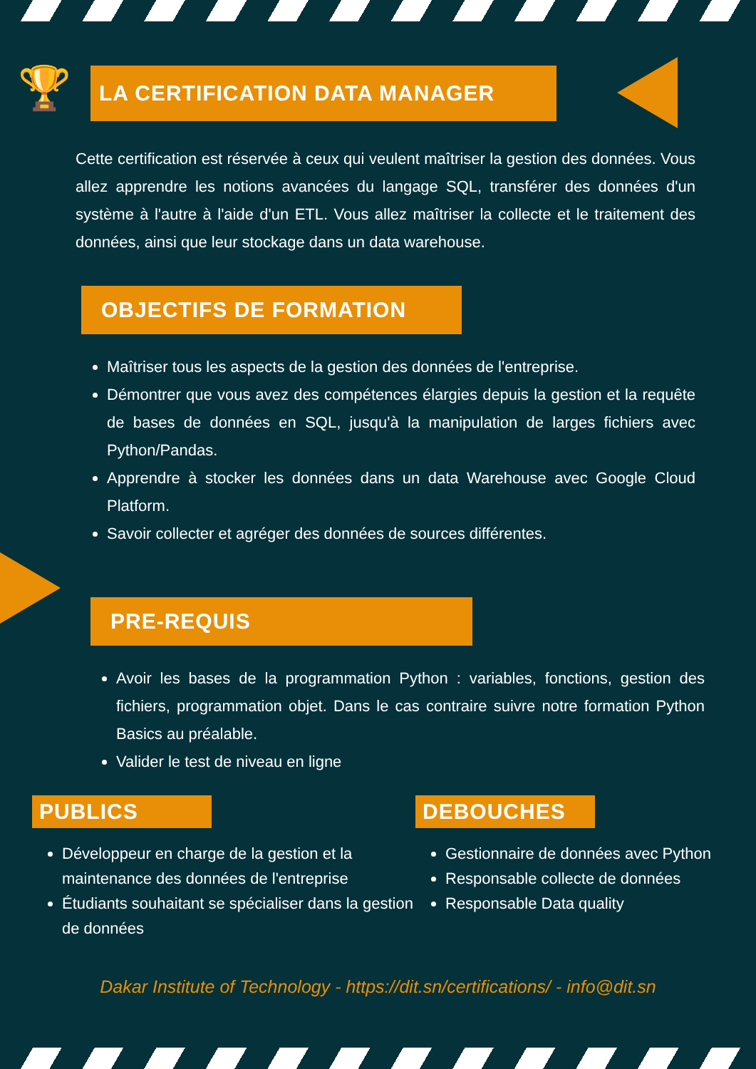🏆
LA CERTIFICATION DATA MANAGER
Cette certification est réservée à ceux qui veulent maîtriser la gestion des données. Vous allez apprendre les notions avancées du langage SQL, transférer des données d'un système à l'autre à l'aide d'un ETL. Vous allez maîtriser la collecte et le traitement des données, ainsi que leur stockage dans un data warehouse.
OBJECTIFS DE FORMATION
Maîtriser tous les aspects de la gestion des données de l'entreprise.
Démontrer que vous avez des compétences élargies depuis la gestion et la requête de bases de données en SQL, jusqu'à la manipulation de larges fichiers avec Python/Pandas.
Apprendre à stocker les données dans un data Warehouse avec Google Cloud Platform.
Savoir collecter et agréger des données de sources différentes.
PRE-REQUIS
Avoir les bases de la programmation Python : variables, fonctions, gestion des fichiers, programmation objet. Dans le cas contraire suivre notre formation Python Basics au préalable.
Valider le test de niveau en ligne
PUBLICS
Développeur en charge de la gestion et la maintenance des données de l'entreprise
Étudiants souhaitant se spécialiser dans la gestion de données
DEBOUCHES
Gestionnaire de données avec Python
Responsable collecte de données
Responsable Data quality
Dakar Institute of Technology - https://dit.sn/certifications/ - info@dit.sn